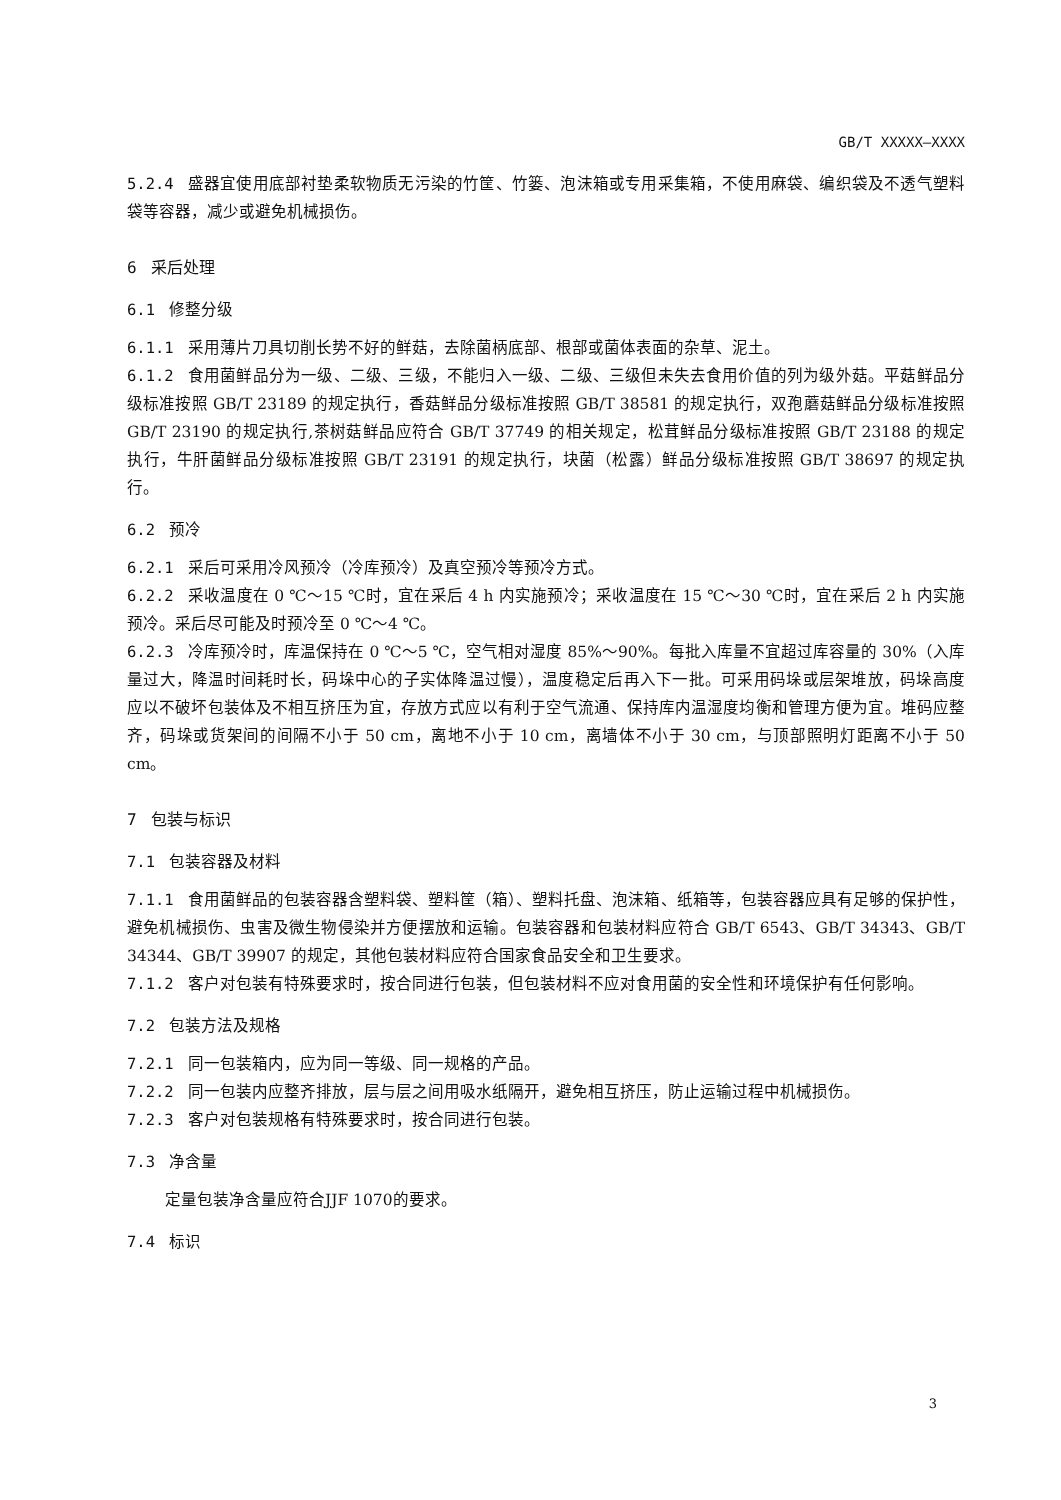GB/T XXXXX—XXXX
5.2.4 盛器宜使用底部衬垫柔软物质无污染的竹筐、竹篓、泡沫箱或专用采集箱，不使用麻袋、编织袋及不透气塑料袋等容器，减少或避免机械损伤。
6 采后处理
6.1 修整分级
6.1.1 采用薄片刀具切削长势不好的鲜菇，去除菌柄底部、根部或菌体表面的杂草、泥土。
6.1.2 食用菌鲜品分为一级、二级、三级，不能归入一级、二级、三级但未失去食用价值的列为级外菇。平菇鲜品分级标准按照 GB/T 23189 的规定执行，香菇鲜品分级标准按照 GB/T 38581 的规定执行，双孢蘑菇鲜品分级标准按照 GB/T 23190 的规定执行,茶树菇鲜品应符合 GB/T 37749 的相关规定，松茸鲜品分级标准按照 GB/T 23188 的规定执行，牛肝菌鲜品分级标准按照 GB/T 23191 的规定执行，块菌（松露）鲜品分级标准按照 GB/T 38697 的规定执行。
6.2 预冷
6.2.1 采后可采用冷风预冷（冷库预冷）及真空预冷等预冷方式。
6.2.2 采收温度在 0 ℃～15 ℃时，宜在采后 4 h 内实施预冷；采收温度在 15 ℃～30 ℃时，宜在采后 2 h 内实施预冷。采后尽可能及时预冷至 0 ℃～4 ℃。
6.2.3 冷库预冷时，库温保持在 0 ℃～5 ℃，空气相对湿度 85%～90%。每批入库量不宜超过库容量的 30%（入库量过大，降温时间耗时长，码垛中心的子实体降温过慢），温度稳定后再入下一批。可采用码垛或层架堆放，码垛高度应以不破坏包装体及不相互挤压为宜，存放方式应以有利于空气流通、保持库内温湿度均衡和管理方便为宜。堆码应整齐，码垛或货架间的间隔不小于 50 cm，离地不小于 10 cm，离墙体不小于 30 cm，与顶部照明灯距离不小于 50 cm。
7 包装与标识
7.1 包装容器及材料
7.1.1 食用菌鲜品的包装容器含塑料袋、塑料筐（箱）、塑料托盘、泡沫箱、纸箱等，包装容器应具有足够的保护性，避免机械损伤、虫害及微生物侵染并方便摆放和运输。包装容器和包装材料应符合 GB/T 6543、GB/T 34343、GB/T 34344、GB/T 39907 的规定，其他包装材料应符合国家食品安全和卫生要求。
7.1.2 客户对包装有特殊要求时，按合同进行包装，但包装材料不应对食用菌的安全性和环境保护有任何影响。
7.2 包装方法及规格
7.2.1 同一包装箱内，应为同一等级、同一规格的产品。
7.2.2 同一包装内应整齐排放，层与层之间用吸水纸隔开，避免相互挤压，防止运输过程中机械损伤。
7.2.3 客户对包装规格有特殊要求时，按合同进行包装。
7.3 净含量
定量包装净含量应符合JJF 1070的要求。
7.4 标识
3